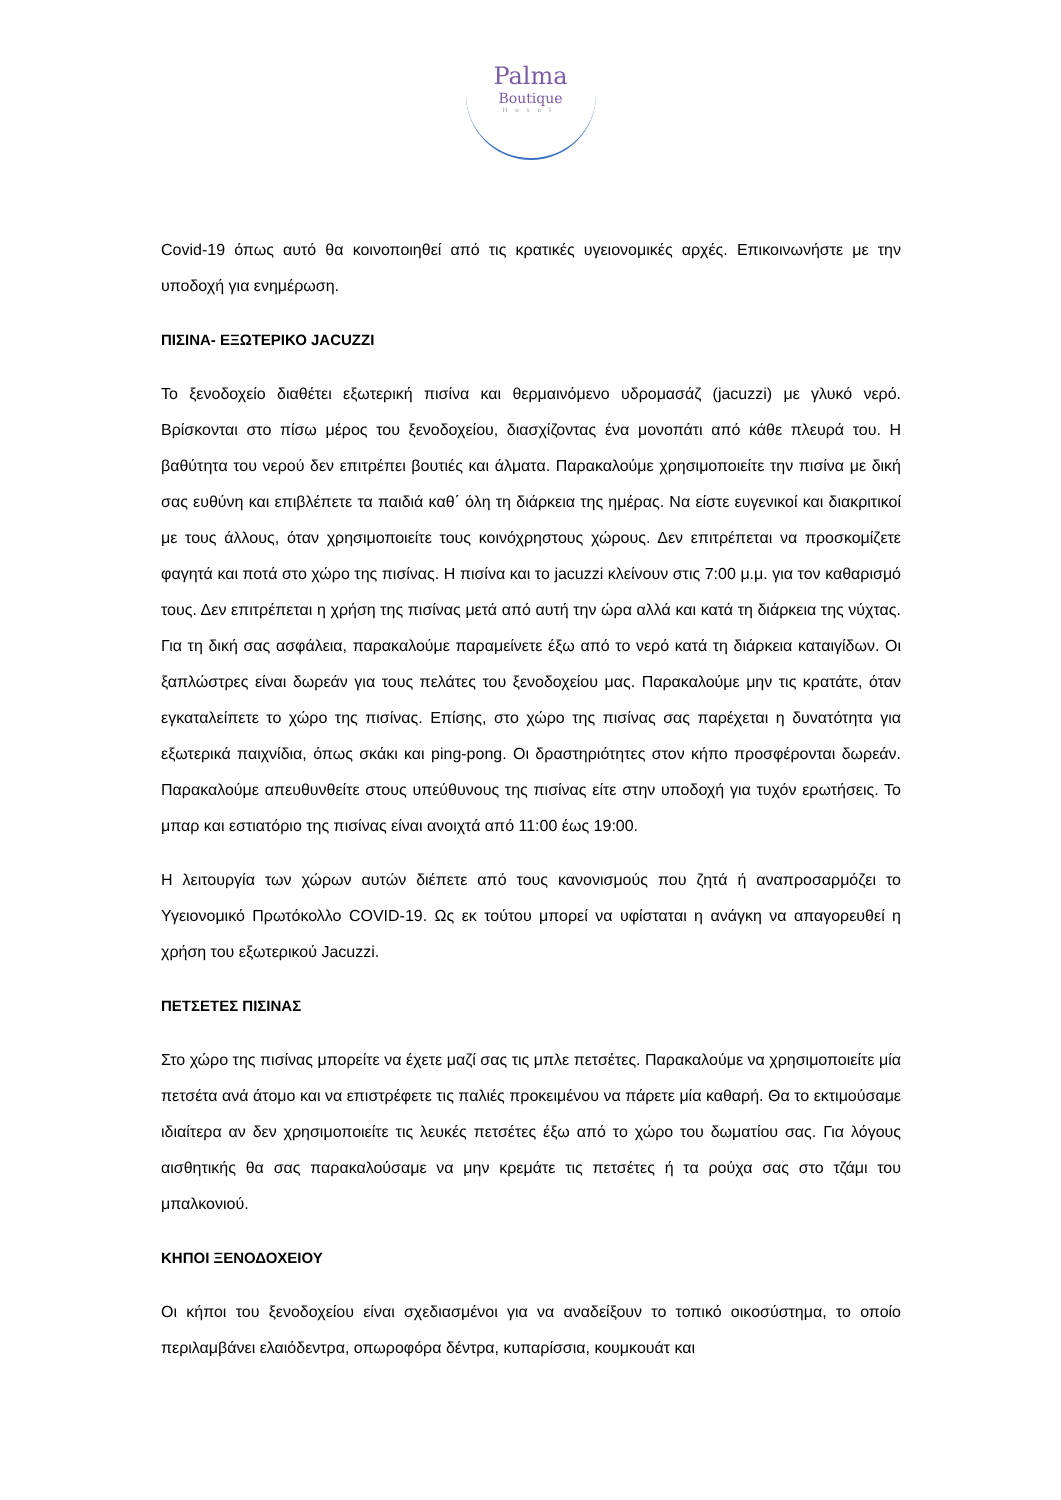Palma
Boutique
Hotel
Covid-19 όπως αυτό θα κοινοποιηθεί από τις κρατικές υγειονομικές αρχές. Επικοινωνήστε με την υποδοχή για ενημέρωση.
ΠΙΣΙΝΑ- ΕΞΩΤΕΡΙΚΟ JACUZZI
Το ξενοδοχείο διαθέτει εξωτερική πισίνα και θερμαινόμενο υδρομασάζ (jacuzzi) με γλυκό νερό. Βρίσκονται στο πίσω μέρος του ξενοδοχείου, διασχίζοντας ένα μονοπάτι από κάθε πλευρά του. Η βαθύτητα του νερού δεν επιτρέπει βουτιές και άλματα. Παρακαλούμε χρησιμοποιείτε την πισίνα με δική σας ευθύνη και επιβλέπετε τα παιδιά καθ΄ όλη τη διάρκεια της ημέρας. Να είστε ευγενικοί και διακριτικοί με τους άλλους, όταν χρησιμοποιείτε τους κοινόχρηστους χώρους. Δεν επιτρέπεται να προσκομίζετε φαγητά και ποτά στο χώρο της πισίνας. Η πισίνα και το jacuzzi κλείνουν στις 7:00 μ.μ. για τον καθαρισμό τους. Δεν επιτρέπεται η χρήση της πισίνας μετά από αυτή την ώρα αλλά και κατά τη διάρκεια της νύχτας. Για τη δική σας ασφάλεια, παρακαλούμε παραμείνετε έξω από το νερό κατά τη διάρκεια καταιγίδων. Οι ξαπλώστρες είναι δωρεάν για τους πελάτες του ξενοδοχείου μας. Παρακαλούμε μην τις κρατάτε, όταν εγκαταλείπετε το χώρο της πισίνας. Επίσης, στο χώρο της πισίνας σας παρέχεται η δυνατότητα για εξωτερικά παιχνίδια, όπως σκάκι και ping-pong. Οι δραστηριότητες στον κήπο προσφέρονται δωρεάν. Παρακαλούμε απευθυνθείτε στους υπεύθυνους της πισίνας είτε στην υποδοχή για τυχόν ερωτήσεις. Το μπαρ και εστιατόριο της πισίνας είναι ανοιχτά από 11:00 έως 19:00.
Η λειτουργία των χώρων αυτών διέπετε από τους κανονισμούς που ζητά ή αναπροσαρμόζει το Υγειονομικό Πρωτόκολλο COVID-19. Ως εκ τούτου μπορεί να υφίσταται η ανάγκη να απαγορευθεί η χρήση του εξωτερικού Jacuzzi.
ΠΕΤΣΕΤΕΣ ΠΙΣΙΝΑΣ
Στο χώρο της πισίνας μπορείτε να έχετε μαζί σας τις μπλε πετσέτες. Παρακαλούμε να χρησιμοποιείτε μία πετσέτα ανά άτομο και να επιστρέφετε τις παλιές προκειμένου να πάρετε μία καθαρή. Θα το εκτιμούσαμε ιδιαίτερα αν δεν χρησιμοποιείτε τις λευκές πετσέτες έξω από το χώρο του δωματίου σας. Για λόγους αισθητικής θα σας παρακαλούσαμε να μην κρεμάτε τις πετσέτες ή τα ρούχα σας στο τζάμι του μπαλκονιού.
ΚΗΠΟΙ ΞΕΝΟΔΟΧΕΙΟΥ
Οι κήποι του ξενοδοχείου είναι σχεδιασμένοι για να αναδείξουν το τοπικό οικοσύστημα, το οποίο περιλαμβάνει ελαιόδεντρα, οπωροφόρα δέντρα, κυπαρίσσια, κουμκουάτ και